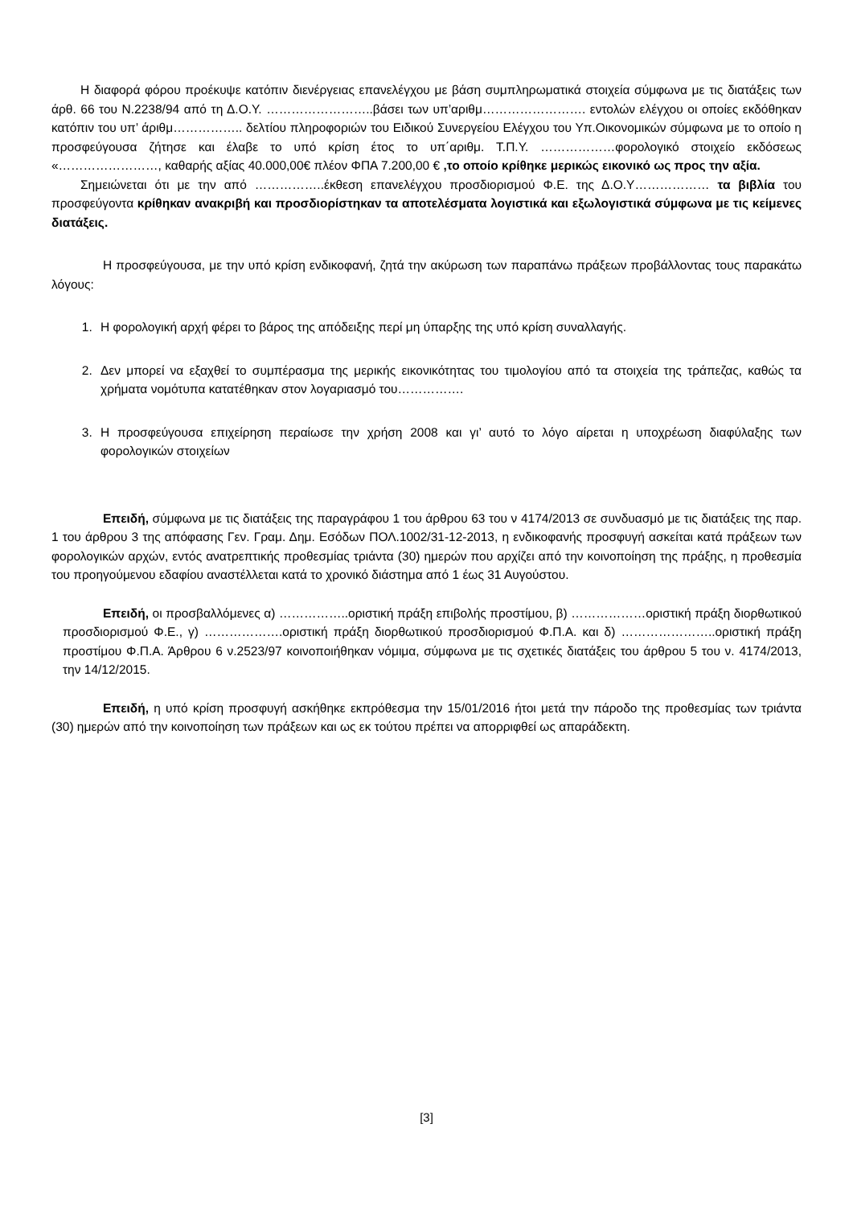Η διαφορά φόρου προέκυψε κατόπιν διενέργειας επανελέγχου με βάση συμπληρωματικά στοιχεία σύμφωνα με τις διατάξεις των άρθ. 66 του Ν.2238/94 από τη Δ.Ο.Υ. ……………………..βάσει των υπ’αριθμ……………………. εντολών ελέγχου οι οποίες εκδόθηκαν κατόπιν του υπ’ άριθμ…………….. δελτίου πληροφοριών του Ειδικού Συνεργείου Ελέγχου του Υπ.Οικονομικών σύμφωνα με το οποίο η προσφεύγουσα ζήτησε και έλαβε το υπό κρίση έτος το υπ΄αριθμ. Τ.Π.Υ. ………………φορολογικό στοιχείο εκδόσεως «……………………, καθαρής αξίας 40.000,00€ πλέον ΦΠΑ 7.200,00 € ,το οποίο κρίθηκε μερικώς εικονικό ως προς την αξία.
Σημειώνεται ότι με την από ……………..έκθεση επανελέγχου προσδιορισμού Φ.Ε. της Δ.Ο.Υ……………… τα βιβλία του προσφεύγοντα κρίθηκαν ανακριβή και προσδιορίστηκαν τα αποτελέσματα λογιστικά και εξωλογιστικά σύμφωνα με τις κείμενες διατάξεις.
Η προσφεύγουσα, με την υπό κρίση ενδικοφανή, ζητά την ακύρωση των παραπάνω πράξεων προβάλλοντας τους παρακάτω λόγους:
1. Η φορολογική αρχή φέρει το βάρος της απόδειξης περί μη ύπαρξης της υπό κρίση συναλλαγής.
2. Δεν μπορεί να εξαχθεί το συμπέρασμα της μερικής εικονικότητας του τιμολογίου από τα στοιχεία της τράπεζας, καθώς τα χρήματα νομότυπα κατατέθηκαν στον λογαριασμό του…………….
3. Η προσφεύγουσα επιχείρηση περαίωσε την χρήση 2008 και γι’ αυτό το λόγο αίρεται η υποχρέωση διαφύλαξης των φορολογικών στοιχείων
Επειδή, σύμφωνα με τις διατάξεις της παραγράφου 1 του άρθρου 63 του ν 4174/2013 σε συνδυασμό με τις διατάξεις της παρ. 1 του άρθρου 3 της απόφασης Γεν. Γραμ. Δημ. Εσόδων ΠΟΛ.1002/31-12-2013, η ενδικοφανής προσφυγή ασκείται κατά πράξεων των φορολογικών αρχών, εντός ανατρεπτικής προθεσμίας τριάντα (30) ημερών που αρχίζει από την κοινοποίηση της πράξης, η προθεσμία του προηγούμενου εδαφίου αναστέλλεται κατά το χρονικό διάστημα από 1 έως 31 Αυγούστου.
Επειδή, οι προσβαλλόμενες α) ……………..οριστική πράξη επιβολής προστίμου, β) ………………οριστική πράξη διορθωτικού προσδιορισμού Φ.Ε., γ) ……………….οριστική πράξη διορθωτικού προσδιορισμού Φ.Π.Α. και δ) …………………..οριστική πράξη προστίμου Φ.Π.Α. Άρθρου 6 ν.2523/97 κοινοποιήθηκαν νόμιμα, σύμφωνα με τις σχετικές διατάξεις του άρθρου 5 του ν. 4174/2013, την 14/12/2015.
Επειδή, η υπό κρίση προσφυγή ασκήθηκε εκπρόθεσμα την 15/01/2016 ήτοι μετά την πάροδο της προθεσμίας των τριάντα (30) ημερών από την κοινοποίηση των πράξεων και ως εκ τούτου πρέπει να απορριφθεί ως απαράδεκτη.
[3]